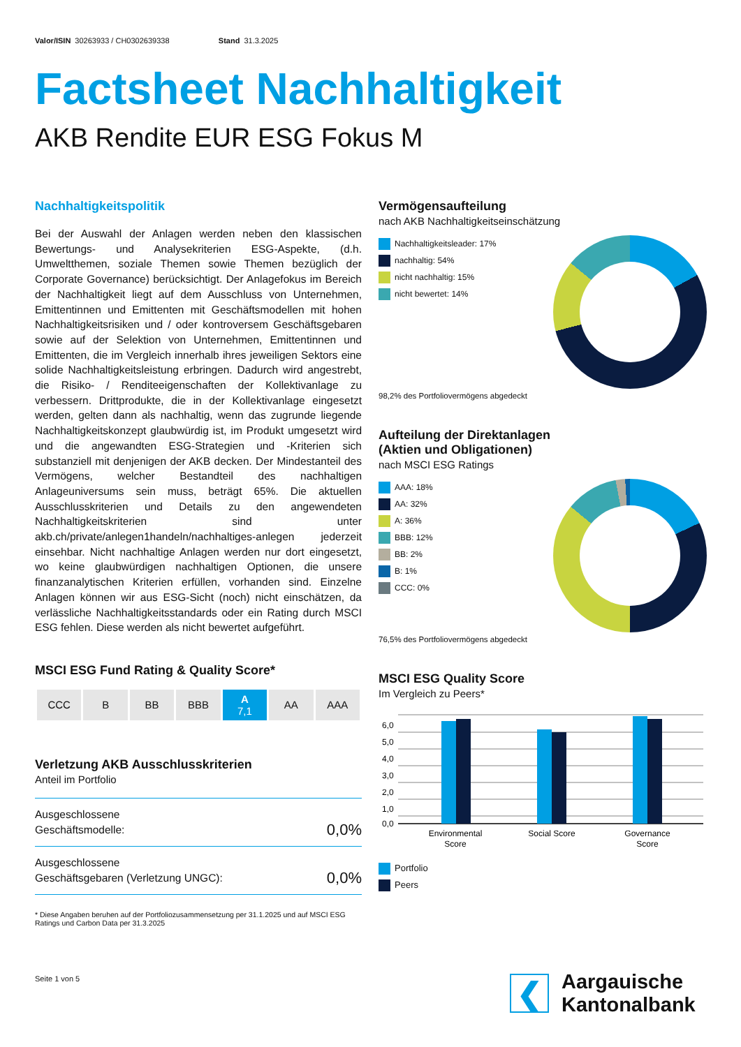Valor/ISIN 30263933 / CH0302639338 Stand 31.3.2025
Factsheet Nachhaltigkeit
AKB Rendite EUR ESG Fokus M
Nachhaltigkeitspolitik
Bei der Auswahl der Anlagen werden neben den klassischen Bewertungs- und Analysekriterien ESG-Aspekte, (d.h. Umweltthemen, soziale Themen sowie Themen bezüglich der Corporate Governance) berücksichtigt. Der Anlagefokus im Bereich der Nachhaltigkeit liegt auf dem Ausschluss von Unternehmen, Emittentinnen und Emittenten mit Geschäftsmodellen mit hohen Nachhaltigkeitsrisiken und / oder kontroversem Geschäftsgebaren sowie auf der Selektion von Unternehmen, Emittentinnen und Emittenten, die im Vergleich innerhalb ihres jeweiligen Sektors eine solide Nachhaltigkeitsleistung erbringen. Dadurch wird angestrebt, die Risiko- / Renditeeigenschaften der Kollektivanlage zu verbessern. Drittprodukte, die in der Kollektivanlage eingesetzt werden, gelten dann als nachhaltig, wenn das zugrunde liegende Nachhaltigkeitskonzept glaubwürdig ist, im Produkt umgesetzt wird und die angewandten ESG-Strategien und -Kriterien sich substanziell mit denjenigen der AKB decken. Der Mindestanteil des Vermögens, welcher Bestandteil des nachhaltigen Anlageuniversums sein muss, beträgt 65%. Die aktuellen Ausschlusskriterien und Details zu den angewendeten Nachhaltigkeitskriterien sind unter akb.ch/private/anlegen1handeln/nachhaltiges-anlegen jederzeit einsehbar. Nicht nachhaltige Anlagen werden nur dort eingesetzt, wo keine glaubwürdigen nachhaltigen Optionen, die unsere finanzanalytischen Kriterien erfüllen, vorhanden sind. Einzelne Anlagen können wir aus ESG-Sicht (noch) nicht einschätzen, da verlässliche Nachhaltigkeitsstandards oder ein Rating durch MSCI ESG fehlen. Diese werden als nicht bewertet aufgeführt.
MSCI ESG Fund Rating & Quality Score*
| CCC | B | BB | BBB | A 7,1 | AA | AAA |
Verletzung AKB Ausschlusskriterien
Anteil im Portfolio
| Ausgeschlossene Geschäftsmodelle: | 0,0% |
| Ausgeschlossene Geschäftsgebaren (Verletzung UNGC): | 0,0% |
* Diese Angaben beruhen auf der Portfoliozusammensetzung per 31.1.2025 und auf MSCI ESG Ratings und Carbon Data per 31.3.2025
Seite 1 von 5
Vermögensaufteilung
nach AKB Nachhaltigkeitseinschätzung
Nachhaltigkeitsleader: 17%
nachhaltig: 54%
nicht nachhaltig: 15%
nicht bewertet: 14%
98,2% des Portfoliovermögens abgedeckt
Aufteilung der Direktanlagen
(Aktien und Obligationen)
nach MSCI ESG Ratings
AAA: 18%
AA: 32%
A: 36%
BBB: 12%
BB: 2%
B: 1%
CCC: 0%
76,5% des Portfoliovermögens abgedeckt
MSCI ESG Quality Score
Im Vergleich zu Peers*
6,0
5,0
4,0
3,0
2,0
1,0
0,0
Environmental
Score
Social Score
Governance
Score
Portfolio
Peers
❮
Aargauische
Kantonalbank